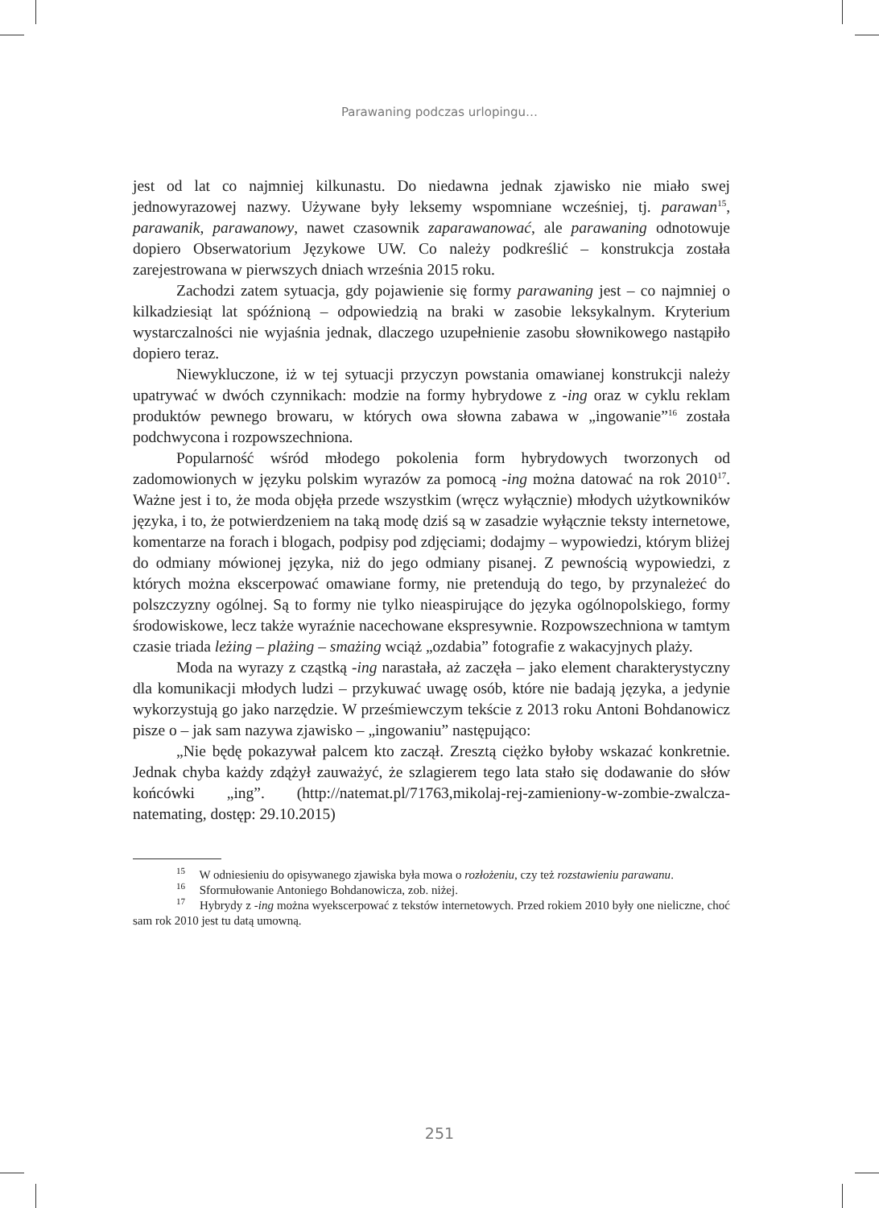Parawaning podczas urlopingu…
jest od lat co najmniej kilkunastu. Do niedawna jednak zjawisko nie miało swej jednowyrazowej nazwy. Używane były leksemy wspomniane wcześniej, tj. parawan<sup>15</sup>, parawanik, parawanowy, nawet czasownik zaparawanować, ale parawaning odnotowuje dopiero Obserwatorium Językowe UW. Co należy podkreślić – konstrukcja została zarejestrowana w pierwszych dniach września 2015 roku.
Zachodzi zatem sytuacja, gdy pojawienie się formy parawaning jest – co najmniej o kilkadziesiąt lat spóźnioną – odpowiedzią na braki w zasobie leksykalnym. Kryterium wystarczalności nie wyjaśnia jednak, dlaczego uzupełnienie zasobu słownikowego nastąpiło dopiero teraz.
Niewykluczone, iż w tej sytuacji przyczyn powstania omawianej konstrukcji należy upatrywać w dwóch czynnikach: modzie na formy hybrydowe z -ing oraz w cyklu reklam produktów pewnego browaru, w których owa słowna zabawa w „ingowanie”<sup>16</sup> została podchwycona i rozpowszechniona.
Popularność wśród młodego pokolenia form hybrydowych tworzonych od zadomowionych w języku polskim wyrazów za pomocą -ing można datować na rok 2010<sup>17</sup>. Ważne jest i to, że moda objęła przede wszystkim (wręcz wyłącznie) młodych użytkowników języka, i to, że potwierdzeniem na taką modę dziś są w zasadzie wyłącznie teksty internetowe, komentarze na forach i blogach, podpisy pod zdjęciami; dodajmy – wypowiedzi, którym bliżej do odmiany mówionej języka, niż do jego odmiany pisanej. Z pewnością wypowiedzi, z których można ekscerpować omawiane formy, nie pretendują do tego, by przynależeć do polszczyzny ogólnej. Są to formy nie tylko nieaspirujące do języka ogólnopolskiego, formy środowiskowe, lecz także wyraźnie nacechowane ekspresywnie. Rozpowszechniona w tamtym czasie triada leżing – plażing – smażing wciąż „ozdabia” fotografie z wakacyjnych plaży.
Moda na wyrazy z cząstką -ing narastała, aż zaczęła – jako element charakterystyczny dla komunikacji młodych ludzi – przykuwać uwagę osób, które nie badają języka, a jedynie wykorzystują go jako narzędzie. W prześmiewczym tekście z 2013 roku Antoni Bohdanowicz pisze o – jak sam nazywa zjawisko – „ingowaniu” następująco:
„Nie będę pokazywał palcem kto zaczął. Zresztą ciężko byłoby wskazać konkretnie. Jednak chyba każdy zdążył zauważyć, że szlagierem tego lata stało się dodawanie do słów końcówki „ing”. (http://natemat.pl/71763,mikolaj-rej-­zamieniony-w-zombie-zwalcza-natemating, dostęp: 29.10.2015)
<sup>15</sup> W odniesieniu do opisywanego zjawiska była mowa o rozłożeniu, czy też rozstawieniu parawanu.
<sup>16</sup> Sformułowanie Antoniego Bohdanowicza, zob. niżej.
<sup>17</sup> Hybrydy z -ing można wyekscerpować z tekstów internetowych. Przed rokiem 2010 były one nieliczne, choć sam rok 2010 jest tu datą umowną.
251